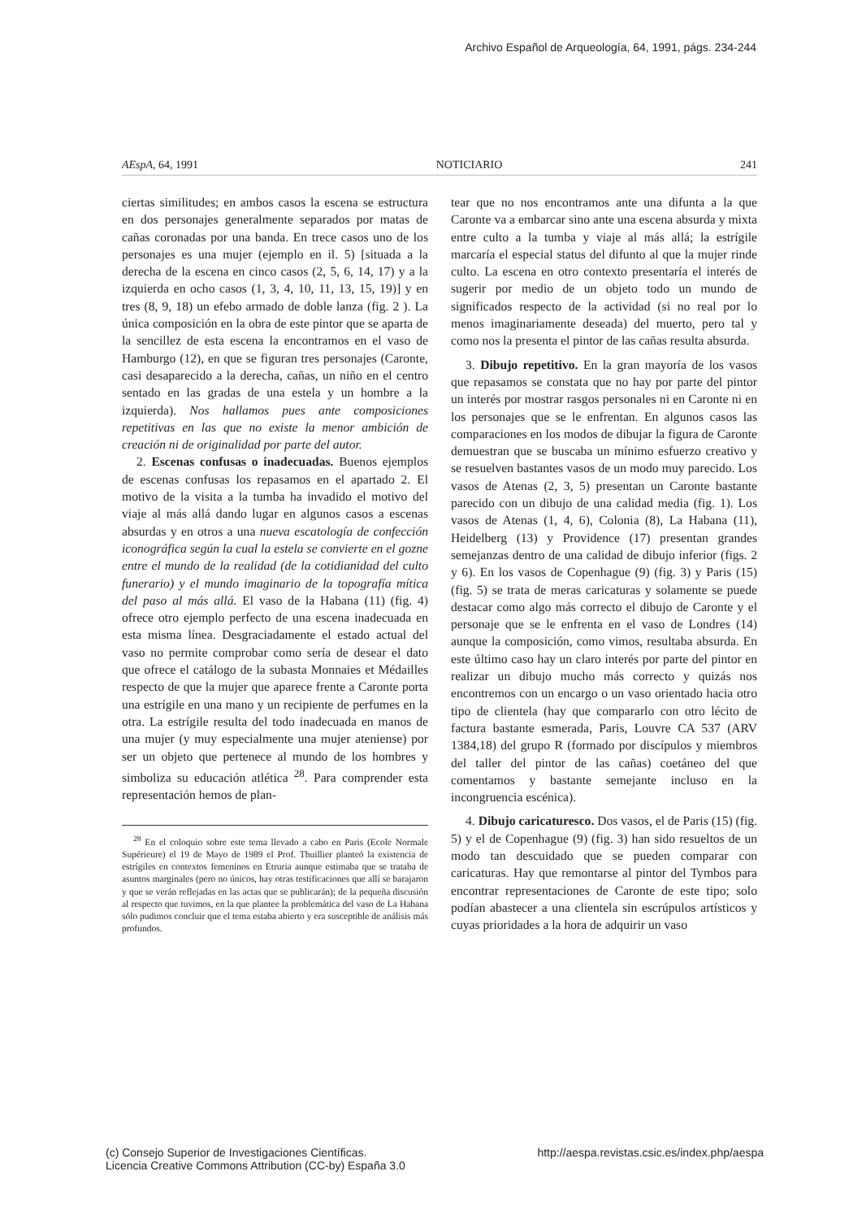Archivo Español de Arqueología, 64, 1991, págs. 234-244
AEspA, 64, 1991 NOTICIARIO 241
ciertas similitudes; en ambos casos la escena se estructura en dos personajes generalmente separados por matas de cañas coronadas por una banda. En trece casos uno de los personajes es una mujer (ejemplo en il. 5) [situada a la derecha de la escena en cinco casos (2, 5, 6, 14, 17) y a la izquierda en ocho casos (1, 3, 4, 10, 11, 13, 15, 19)] y en tres (8, 9, 18) un efebo armado de doble lanza (fig. 2 ). La única composición en la obra de este pintor que se aparta de la sencillez de esta escena la encontramos en el vaso de Hamburgo (12), en que se figuran tres personajes (Caronte, casi desaparecido a la derecha, cañas, un niño en el centro sentado en las gradas de una estela y un hombre a la izquierda). Nos hallamos pues ante composiciones repetitivas en las que no existe la menor ambición de creación ni de originalidad por parte del autor.
2. Escenas confusas o inadecuadas. Buenos ejemplos de escenas confusas los repasamos en el apartado 2. El motivo de la visita a la tumba ha invadido el motivo del viaje al más allá dando lugar en algunos casos a escenas absurdas y en otros a una nueva escatología de confección iconográfica según la cual la estela se convierte en el gozne entre el mundo de la realidad (de la cotidianidad del culto funerario) y el mundo imaginario de la topografía mítica del paso al más allá. El vaso de la Habana (11) (fig. 4) ofrece otro ejemplo perfecto de una escena inadecuada en esta misma línea. Desgraciadamente el estado actual del vaso no permite comprobar como sería de desear el dato que ofrece el catálogo de la subasta Monnaies et Médailles respecto de que la mujer que aparece frente a Caronte porta una estrígile en una mano y un recipiente de perfumes en la otra. La estrígile resulta del todo inadecuada en manos de una mujer (y muy especialmente una mujer ateniense) por ser un objeto que pertenece al mundo de los hombres y simboliza su educación atlética <sup>28</sup>. Para comprender esta representación hemos de plan-
<sup>28</sup> En el coloquio sobre este tema llevado a cabo en Paris (Ecole Normale Supérieure) el 19 de Mayo de 1989 el Prof. Thuillier planteó la existencia de estrígiles en contextos femeninos en Etruria aunque estimaba que se trataba de asuntos marginales (pero no únicos, hay otras testificaciones que allí se barajaron y que se verán reflejadas en las actas que se publicarán); de la pequeña discusión al respecto que tuvimos, en la que plantee la problemática del vaso de La Habana sólo pudimos concluir que el tema estaba abierto y era susceptible de análisis más profundos.
tear que no nos encontramos ante una difunta a la que Caronte va a embarcar sino ante una escena absurda y mixta entre culto a la tumba y viaje al más allá; la estrígile marcaría el especial status del difunto al que la mujer rinde culto. La escena en otro contexto presentaría el interés de sugerir por medio de un objeto todo un mundo de significados respecto de la actividad (si no real por lo menos imaginariamente deseada) del muerto, pero tal y como nos la presenta el pintor de las cañas resulta absurda.
3. Dibujo repetitivo. En la gran mayoría de los vasos que repasamos se constata que no hay por parte del pintor un interés por mostrar rasgos personales ni en Caronte ni en los personajes que se le enfrentan. En algunos casos las comparaciones en los modos de dibujar la figura de Caronte demuestran que se buscaba un mínimo esfuerzo creativo y se resuelven bastantes vasos de un modo muy parecido. Los vasos de Atenas (2, 3, 5) presentan un Caronte bastante parecido con un dibujo de una calidad media (fig. 1). Los vasos de Atenas (1, 4, 6), Colonia (8), La Habana (11), Heidelberg (13) y Providence (17) presentan grandes semejanzas dentro de una calidad de dibujo inferior (figs. 2 y 6). En los vasos de Copenhague (9) (fig. 3) y Paris (15) (fig. 5) se trata de meras caricaturas y solamente se puede destacar como algo más correcto el dibujo de Caronte y el personaje que se le enfrenta en el vaso de Londres (14) aunque la composición, como vimos, resultaba absurda. En este último caso hay un claro interés por parte del pintor en realizar un dibujo mucho más correcto y quizás nos encontremos con un encargo o un vaso orientado hacia otro tipo de clientela (hay que compararlo con otro lécito de factura bastante esmerada, Paris, Louvre CA 537 (ARV 1384,18) del grupo R (formado por discípulos y miembros del taller del pintor de las cañas) coetáneo del que comentamos y bastante semejante incluso en la incongruencia escénica).
4. Dibujo caricaturesco. Dos vasos, el de Paris (15) (fig. 5) y el de Copenhague (9) (fig. 3) han sido resueltos de un modo tan descuidado que se pueden comparar con caricaturas. Hay que remontarse al pintor del Tymbos para encontrar representaciones de Caronte de este tipo; solo podían abastecer a una clientela sin escrúpulos artísticos y cuyas prioridades a la hora de adquirir un vaso
(c) Consejo Superior de Investigaciones Científicas.
Licencia Creative Commons Attribution (CC-by) España 3.0
http://aespa.revistas.csic.es/index.php/aespa